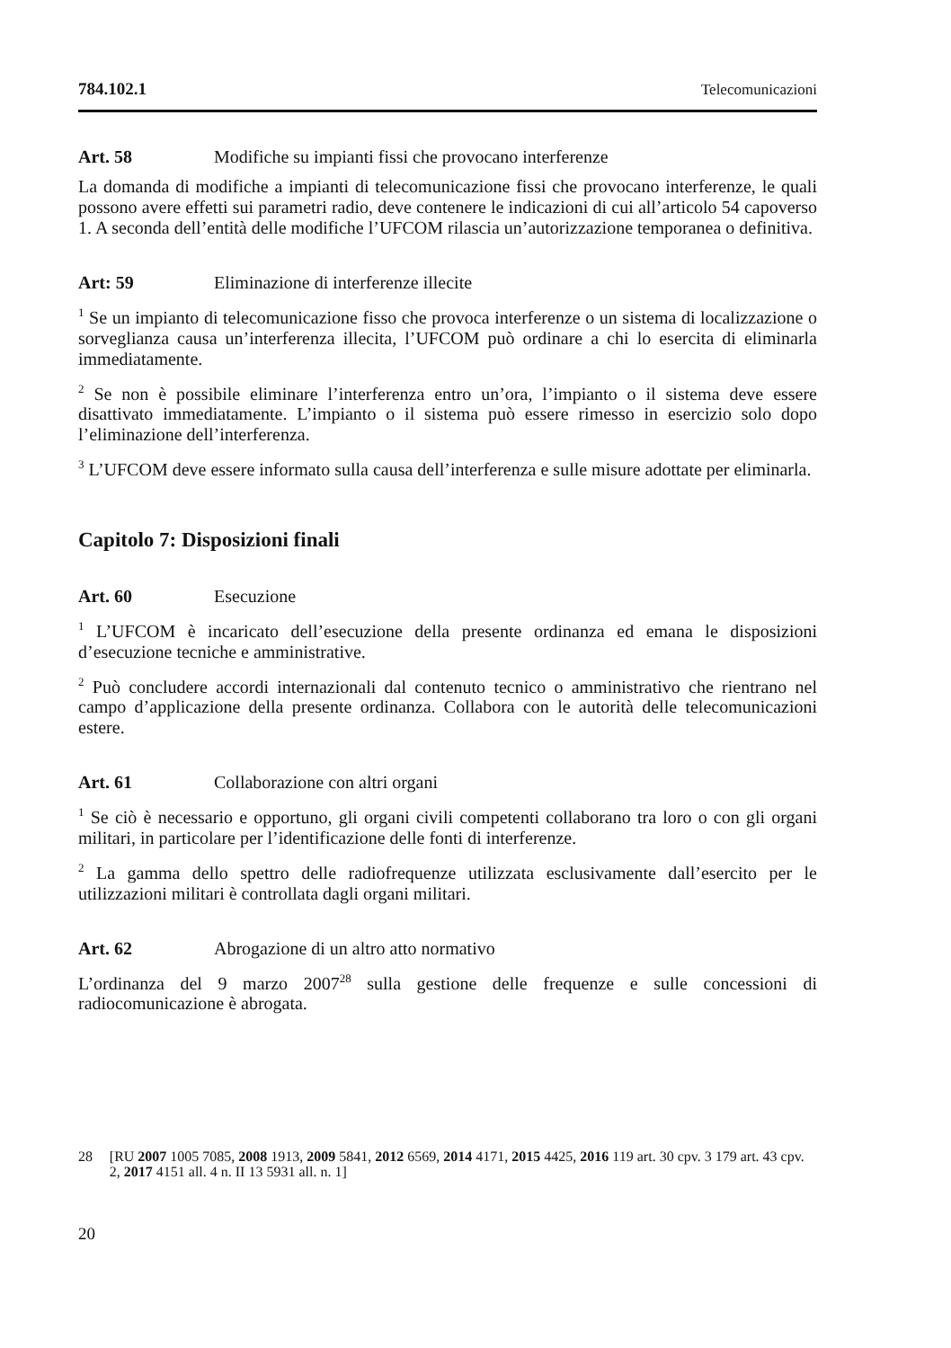784.102.1 Telecomunicazioni
Art. 58 Modifiche su impianti fissi che provocano interferenze
La domanda di modifiche a impianti di telecomunicazione fissi che provocano interferenze, le quali possono avere effetti sui parametri radio, deve contenere le indicazioni di cui all’articolo 54 capoverso 1. A seconda dell’entità delle modifiche l’UFCOM rilascia un’autorizzazione temporanea o definitiva.
Art: 59 Eliminazione di interferenze illecite
<sup>1</sup> Se un impianto di telecomunicazione fisso che provoca interferenze o un sistema di localizzazione o sorveglianza causa un’interferenza illecita, l’UFCOM può ordinare a chi lo esercita di eliminarla immediatamente.
<sup>2</sup> Se non è possibile eliminare l’interferenza entro un’ora, l’impianto o il sistema deve essere disattivato immediatamente. L’impianto o il sistema può essere rimesso in esercizio solo dopo l’eliminazione dell’interferenza.
<sup>3</sup> L’UFCOM deve essere informato sulla causa dell’interferenza e sulle misure adottate per eliminarla.
Capitolo 7: Disposizioni finali
Art. 60 Esecuzione
<sup>1</sup> L’UFCOM è incaricato dell’esecuzione della presente ordinanza ed emana le disposizioni d’esecuzione tecniche e amministrative.
<sup>2</sup> Può concludere accordi internazionali dal contenuto tecnico o amministrativo che rientrano nel campo d’applicazione della presente ordinanza. Collabora con le autorità delle telecomunicazioni estere.
Art. 61 Collaborazione con altri organi
<sup>1</sup> Se ciò è necessario e opportuno, gli organi civili competenti collaborano tra loro o con gli organi militari, in particolare per l’identificazione delle fonti di interferenze.
<sup>2</sup> La gamma dello spettro delle radiofrequenze utilizzata esclusivamente dall’esercito per le utilizzazioni militari è controllata dagli organi militari.
Art. 62 Abrogazione di un altro atto normativo
L’ordinanza del 9 marzo 2007<sup>28</sup> sulla gestione delle frequenze e sulle concessioni di radiocomunicazione è abrogata.
28 [RU 2007 1005 7085, 2008 1913, 2009 5841, 2012 6569, 2014 4171, 2015 4425, 2016 119 art. 30 cpv. 3 179 art. 43 cpv. 2, 2017 4151 all. 4 n. II 13 5931 all. n. 1]
20